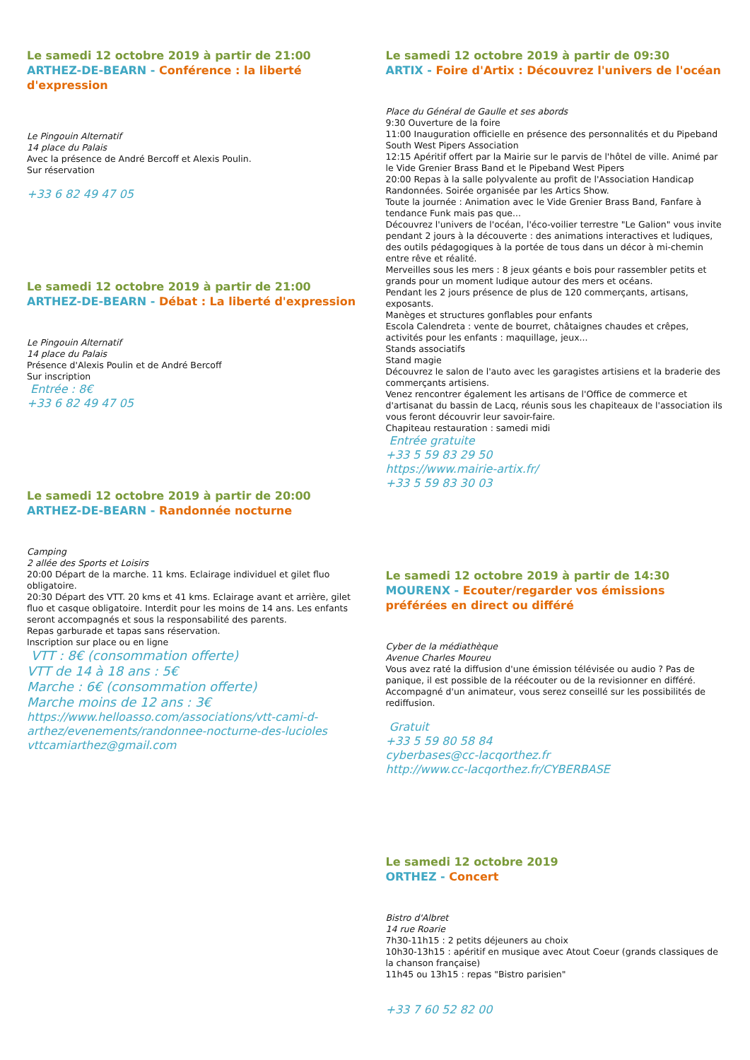Le samedi 12 octobre 2019 à partir de 21:00
ARTHEZ-DE-BEARN - Conférence : la liberté d'expression
Le Pingouin Alternatif
14 place du Palais
Avec la présence de André Bercoff et Alexis Poulin.
Sur réservation
+33 6 82 49 47 05
Le samedi 12 octobre 2019 à partir de 21:00
ARTHEZ-DE-BEARN - Débat : La liberté d'expression
Le Pingouin Alternatif
14 place du Palais
Présence d'Alexis Poulin et de André Bercoff
Sur inscription
Entrée : 8€
+33 6 82 49 47 05
Le samedi 12 octobre 2019 à partir de 20:00
ARTHEZ-DE-BEARN - Randonnée nocturne
Camping
2 allée des Sports et Loisirs
20:00 Départ de la marche. 11 kms. Eclairage individuel et gilet fluo obligatoire.
20:30 Départ des VTT. 20 kms et 41 kms. Eclairage avant et arrière, gilet fluo et casque obligatoire. Interdit pour les moins de 14 ans. Les enfants seront accompagnés et sous la responsabilité des parents.
Repas garburade et tapas sans réservation.
Inscription sur place ou en ligne
VTT : 8€ (consommation offerte)
VTT de 14 à 18 ans : 5€
Marche : 6€ (consommation offerte)
Marche moins de 12 ans : 3€
https://www.helloasso.com/associations/vtt-cami-d-arthez/evenements/randonnee-nocturne-des-lucioles
vttcamiarthez@gmail.com
Le samedi 12 octobre 2019 à partir de 09:30
ARTIX - Foire d'Artix : Découvrez l'univers de l'océan
Place du Général de Gaulle et ses abords
9:30 Ouverture de la foire
11:00 Inauguration officielle en présence des personnalités et du Pipeband South West Pipers Association
12:15 Apéritif offert par la Mairie sur le parvis de l'hôtel de ville. Animé par le Vide Grenier Brass Band et le Pipeband West Pipers
20:00 Repas à la salle polyvalente au profit de l'Association Handicap Randonnées. Soirée organisée par les Artics Show.
Toute la journée : Animation avec le Vide Grenier Brass Band, Fanfare à tendance Funk mais pas que...
Découvrez l'univers de l'océan, l'éco-voilier terrestre "Le Galion" vous invite pendant 2 jours à la découverte : des animations interactives et ludiques, des outils pédagogiques à la portée de tous dans un décor à mi-chemin entre rêve et réalité.
Merveilles sous les mers : 8 jeux géants e bois pour rassembler petits et grands pour un moment ludique autour des mers et océans.
Pendant les 2 jours présence de plus de 120 commerçants, artisans, exposants.
Manèges et structures gonflables pour enfants
Escola Calendreta : vente de bourret, châtaignes chaudes et crêpes, activités pour les enfants : maquillage, jeux...
Stands associatifs
Stand magie
Découvrez le salon de l'auto avec les garagistes artisiens et la braderie des commerçants artisiens.
Venez rencontrer également les artisans de l'Office de commerce et d'artisanat du bassin de Lacq, réunis sous les chapiteaux de l'association ils vous feront découvrir leur savoir-faire.
Chapiteau restauration : samedi midi
Entrée gratuite
+33 5 59 83 29 50
https://www.mairie-artix.fr/
+33 5 59 83 30 03
Le samedi 12 octobre 2019 à partir de 14:30
MOURENX - Ecouter/regarder vos émissions préférées en direct ou différé
Cyber de la médiathèque
Avenue Charles Moureu
Vous avez raté la diffusion d'une émission télévisée ou audio ? Pas de panique, il est possible de la réécouter ou de la revisionner en différé.
Accompagné d'un animateur, vous serez conseillé sur les possibilités de rediffusion.
Gratuit
+33 5 59 80 58 84
cyberbases@cc-lacqorthez.fr
http://www.cc-lacqorthez.fr/CYBERBASE
Le samedi 12 octobre 2019
ORTHEZ - Concert
Bistro d'Albret
14 rue Roarie
7h30-11h15 : 2 petits déjeuners au choix
10h30-13h15 : apéritif en musique avec Atout Coeur (grands classiques de la chanson française)
11h45 ou 13h15 : repas "Bistro parisien"
+33 7 60 52 82 00